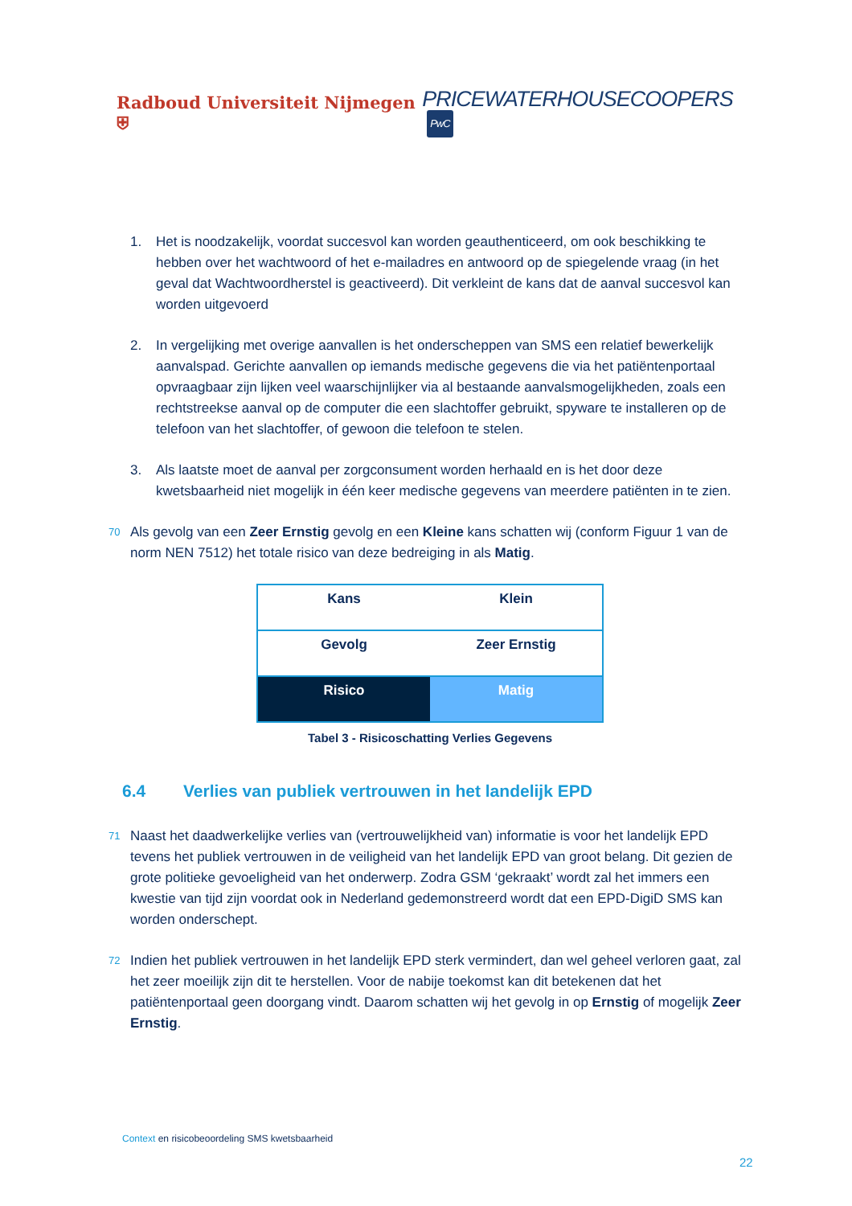Radboud Universiteit Nijmegen ⛨
PRICEWATERHOUSECOOPERS PwC
1. Het is noodzakelijk, voordat succesvol kan worden geauthenticeerd, om ook beschikking te hebben over het wachtwoord of het e-mailadres en antwoord op de spiegelende vraag (in het geval dat Wachtwoordherstel is geactiveerd). Dit verkleint de kans dat de aanval succesvol kan worden uitgevoerd
2. In vergelijking met overige aanvallen is het onderscheppen van SMS een relatief bewerkelijk aanvalspad. Gerichte aanvallen op iemands medische gegevens die via het patiëntenportaal opvraagbaar zijn lijken veel waarschijnlijker via al bestaande aanvalsmogelijkheden, zoals een rechtstreekse aanval op de computer die een slachtoffer gebruikt, spyware te installeren op de telefoon van het slachtoffer, of gewoon die telefoon te stelen.
3. Als laatste moet de aanval per zorgconsument worden herhaald en is het door deze kwetsbaarheid niet mogelijk in één keer medische gegevens van meerdere patiënten in te zien.
70 Als gevolg van een Zeer Ernstig gevolg en een Kleine kans schatten wij (conform Figuur 1 van de norm NEN 7512) het totale risico van deze bedreiging in als Matig.
| Kans | Klein |
| Gevolg | Zeer Ernstig |
| Risico | Matig |
Tabel 3 - Risicoschatting Verlies Gegevens
6.4 Verlies van publiek vertrouwen in het landelijk EPD
71 Naast het daadwerkelijke verlies van (vertrouwelijkheid van) informatie is voor het landelijk EPD tevens het publiek vertrouwen in de veiligheid van het landelijk EPD van groot belang. Dit gezien de grote politieke gevoeligheid van het onderwerp. Zodra GSM ‘gekraakt’ wordt zal het immers een kwestie van tijd zijn voordat ook in Nederland gedemonstreerd wordt dat een EPD-DigiD SMS kan worden onderschept.
72 Indien het publiek vertrouwen in het landelijk EPD sterk vermindert, dan wel geheel verloren gaat, zal het zeer moeilijk zijn dit te herstellen. Voor de nabije toekomst kan dit betekenen dat het patiëntenportaal geen doorgang vindt. Daarom schatten wij het gevolg in op Ernstig of mogelijk Zeer Ernstig.
Context en risicobeoordeling SMS kwetsbaarheid
22